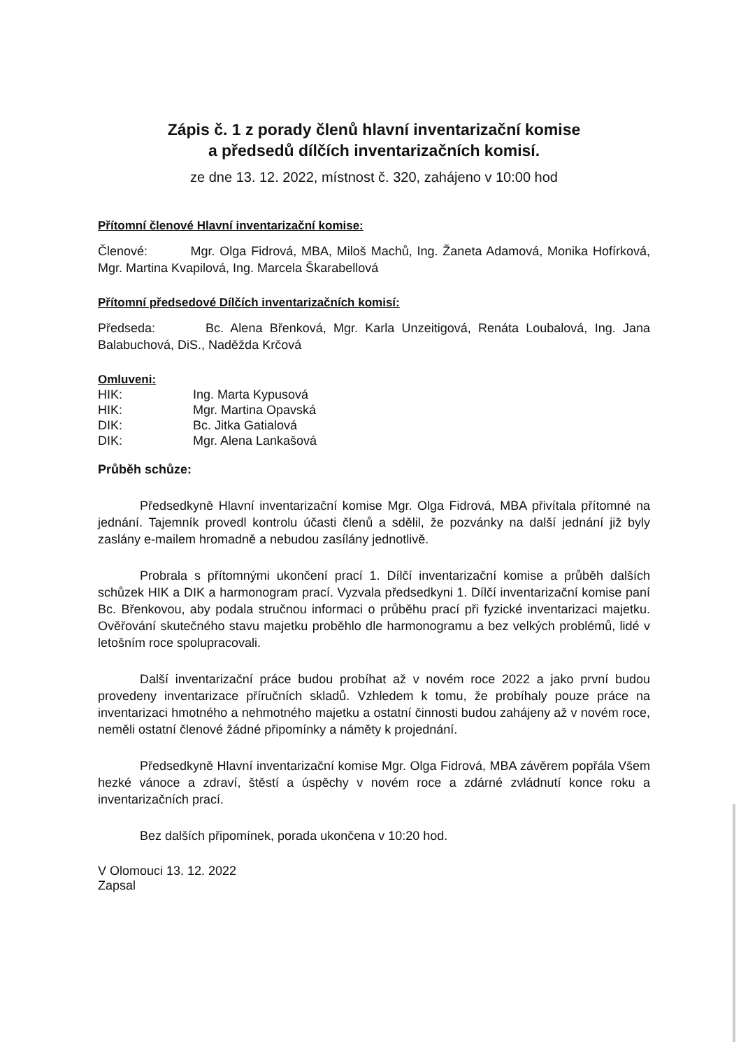Zápis č. 1 z porady členů hlavní inventarizační komise
a předsedů dílčích inventarizačních komisí.
ze dne 13. 12. 2022, místnost č. 320, zahájeno v 10:00 hod
Přítomní členové Hlavní inventarizační komise:
Členové: Mgr. Olga Fidrová, MBA, Miloš Machů, Ing. Žaneta Adamová, Monika Hofírková, Mgr. Martina Kvapilová, Ing. Marcela Škarabellová
Přítomní předsedové Dílčích inventarizačních komisí:
Předseda: Bc. Alena Břenková, Mgr. Karla Unzeitigová, Renáta Loubalová, Ing. Jana Balabuchová, DiS., Naděžda Krčová
Omluveni:
| HIK: | Ing. Marta Kypusová |
| HIK: | Mgr. Martina Opavská |
| DIK: | Bc. Jitka Gatialová |
| DIK: | Mgr. Alena Lankašová |
Průběh schůze:
Předsedkyně Hlavní inventarizační komise Mgr. Olga Fidrová, MBA přivítala přítomné na jednání. Tajemník provedl kontrolu účasti členů a sdělil, že pozvánky na další jednání již byly zaslány e-mailem hromadně a nebudou zasílány jednotlivě.
Probrala s přítomnými ukončení prací 1. Dílčí inventarizační komise a průběh dalších schůzek HIK a DIK a harmonogram prací. Vyzvala předsedkyni 1. Dílčí inventarizační komise paní Bc. Břenkovou, aby podala stručnou informaci o průběhu prací při fyzické inventarizaci majetku. Ověřování skutečného stavu majetku proběhlo dle harmonogramu a bez velkých problémů, lidé v letošním roce spolupracovali.
Další inventarizační práce budou probíhat až v novém roce 2022 a jako první budou provedeny inventarizace příručních skladů. Vzhledem k tomu, že probíhaly pouze práce na inventarizaci hmotného a nehmotného majetku a ostatní činnosti budou zahájeny až v novém roce, neměli ostatní členové žádné připomínky a náměty k projednání.
Předsedkyně Hlavní inventarizační komise Mgr. Olga Fidrová, MBA závěrem popřála Všem hezké vánoce a zdraví, štěstí a úspěchy v novém roce a zdárné zvládnutí konce roku a inventarizačních prací.
Bez dalších připomínek, porada ukončena v 10:20 hod.
V Olomouci 13. 12. 2022
Zapsal